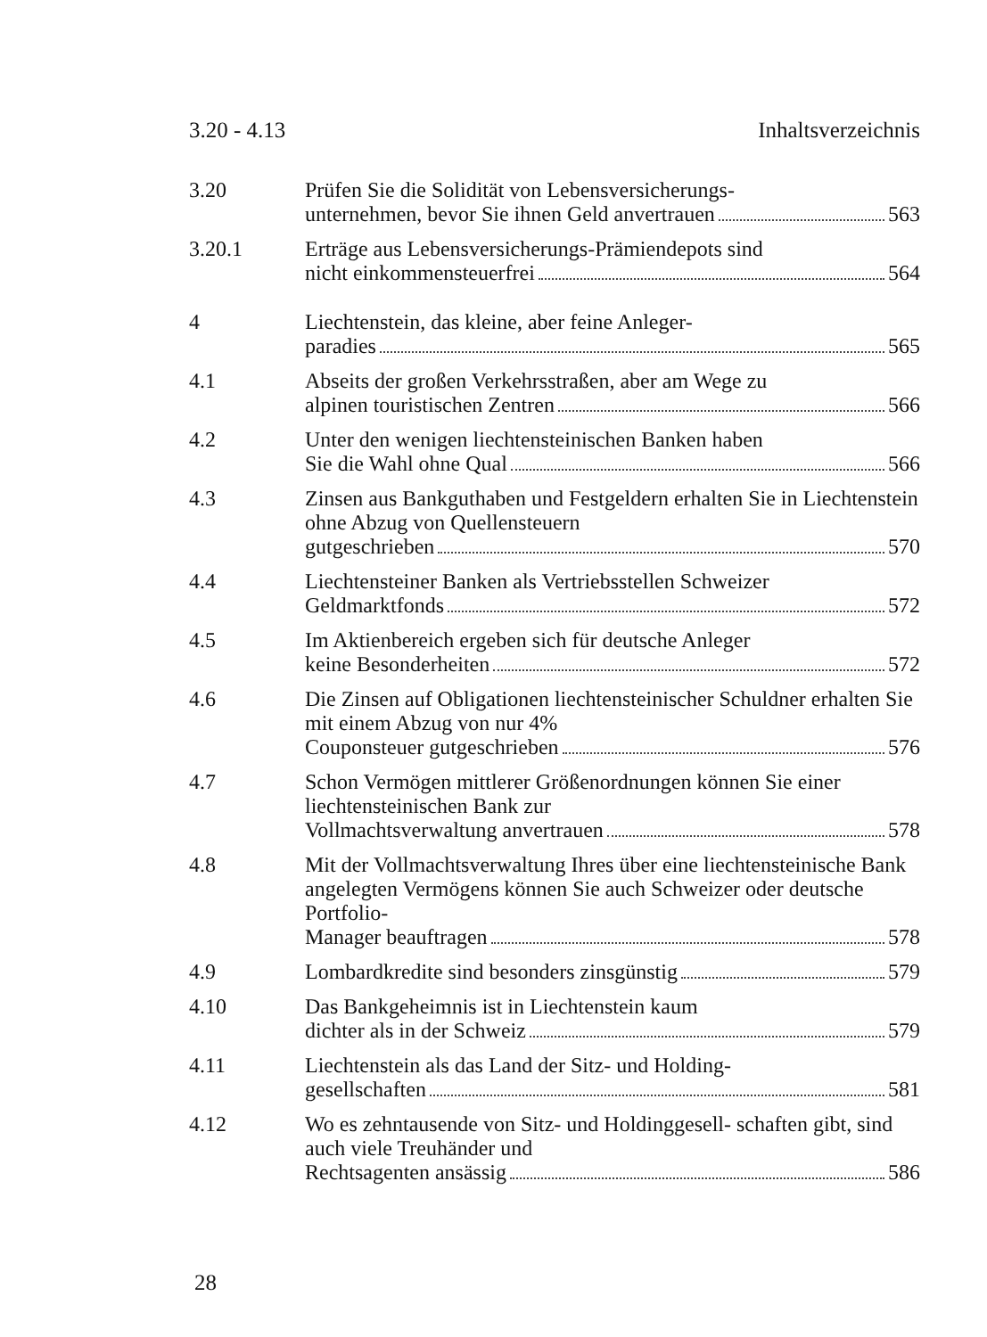3.20 - 4.13 Inhaltsverzeichnis
3.20 Prüfen Sie die Solidität von Lebensversicherungs-
unternehmen, bevor Sie ihnen Geld anvertrauen 563
3.20.1 Erträge aus Lebensversicherungs-Prämiendepots sind
nicht einkommensteuerfrei 564
4 Liechtenstein, das kleine, aber feine Anleger-
paradies 565
4.1 Abseits der großen Verkehrsstraßen, aber am Wege zu
alpinen touristischen Zentren 566
4.2 Unter den wenigen liechtensteinischen Banken haben
Sie die Wahl ohne Qual 566
4.3 Zinsen aus Bankguthaben und Festgeldern erhalten Sie in Liechtenstein ohne Abzug von Quellensteuern
gutgeschrieben 570
4.4 Liechtensteiner Banken als Vertriebsstellen Schweizer
Geldmarktfonds 572
4.5 Im Aktienbereich ergeben sich für deutsche Anleger
keine Besonderheiten 572
4.6 Die Zinsen auf Obligationen liechtensteinischer Schuldner erhalten Sie mit einem Abzug von nur 4%
Couponsteuer gutgeschrieben 576
4.7 Schon Vermögen mittlerer Größenordnungen können Sie einer liechtensteinischen Bank zur
Vollmachtsverwaltung anvertrauen 578
4.8 Mit der Vollmachtsverwaltung Ihres über eine liechtensteinische Bank angelegten Vermögens können Sie auch Schweizer oder deutsche Portfolio-
Manager beauftragen 578
4.9 Lombardkredite sind besonders zinsgünstig 579
4.10 Das Bankgeheimnis ist in Liechtenstein kaum
dichter als in der Schweiz 579
4.11 Liechtenstein als das Land der Sitz- und Holding-
gesellschaften 581
4.12 Wo es zehntausende von Sitz- und Holdinggesell- schaften gibt, sind auch viele Treuhänder und
Rechtsagenten ansässig 586
28